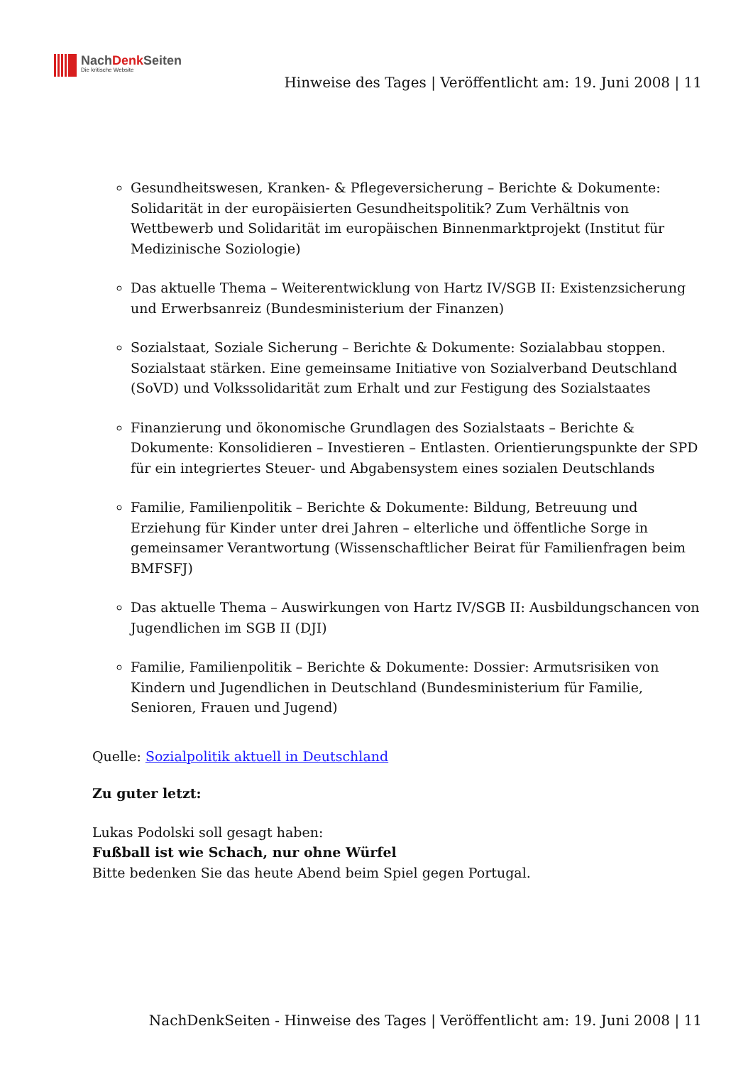NachDenk Seiten
Die kritische Website
Hinweise des Tages | Veröffentlicht am: 19. Juni 2008 | 11
Gesundheitswesen, Kranken- & Pflegeversicherung – Berichte & Dokumente: Solidarität in der europäisierten Gesundheitspolitik? Zum Verhältnis von Wettbewerb und Solidarität im europäischen Binnenmarktprojekt (Institut für Medizinische Soziologie)
Das aktuelle Thema – Weiterentwicklung von Hartz IV/SGB II: Existenzsicherung und Erwerbsanreiz (Bundesministerium der Finanzen)
Sozialstaat, Soziale Sicherung – Berichte & Dokumente: Sozialabbau stoppen. Sozialstaat stärken. Eine gemeinsame Initiative von Sozialverband Deutschland (SoVD) und Volkssolidarität zum Erhalt und zur Festigung des Sozialstaates
Finanzierung und ökonomische Grundlagen des Sozialstaats – Berichte & Dokumente: Konsolidieren – Investieren – Entlasten. Orientierungspunkte der SPD für ein integriertes Steuer- und Abgabensystem eines sozialen Deutschlands
Familie, Familienpolitik – Berichte & Dokumente: Bildung, Betreuung und Erziehung für Kinder unter drei Jahren – elterliche und öffentliche Sorge in gemeinsamer Verantwortung (Wissenschaftlicher Beirat für Familienfragen beim BMFSFJ)
Das aktuelle Thema – Auswirkungen von Hartz IV/SGB II: Ausbildungschancen von Jugendlichen im SGB II (DJI)
Familie, Familienpolitik – Berichte & Dokumente: Dossier: Armutsrisiken von Kindern und Jugendlichen in Deutschland (Bundesministerium für Familie, Senioren, Frauen und Jugend)
Quelle: Sozialpolitik aktuell in Deutschland
Zu guter letzt:
Lukas Podolski soll gesagt haben:
Fußball ist wie Schach, nur ohne Würfel
Bitte bedenken Sie das heute Abend beim Spiel gegen Portugal.
NachDenkSeiten - Hinweise des Tages | Veröffentlicht am: 19. Juni 2008 | 11